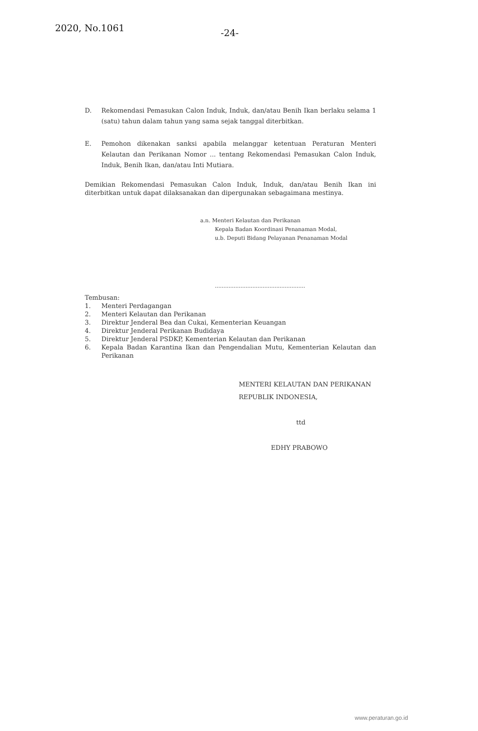2020, No.1061
-24-
D. Rekomendasi Pemasukan Calon Induk, Induk, dan/atau Benih Ikan berlaku selama 1 (satu) tahun dalam tahun yang sama sejak tanggal diterbitkan.
E. Pemohon dikenakan sanksi apabila melanggar ketentuan Peraturan Menteri Kelautan dan Perikanan Nomor ... tentang Rekomendasi Pemasukan Calon Induk, Induk, Benih Ikan, dan/atau Inti Mutiara.
Demikian Rekomendasi Pemasukan Calon Induk, Induk, dan/atau Benih Ikan ini diterbitkan untuk dapat dilaksanakan dan dipergunakan sebagaimana mestinya.
a.n. Menteri Kelautan dan Perikanan
Kepala Badan Koordinasi Penanaman Modal,
u.b. Deputi Bidang Pelayanan Penanaman Modal
.....................................................
Tembusan:
1. Menteri Perdagangan
2. Menteri Kelautan dan Perikanan
3. Direktur Jenderal Bea dan Cukai, Kementerian Keuangan
4. Direktur Jenderal Perikanan Budidaya
5. Direktur Jenderal PSDKP, Kementerian Kelautan dan Perikanan
6. Kepala Badan Karantina Ikan dan Pengendalian Mutu, Kementerian Kelautan dan Perikanan
MENTERI KELAUTAN DAN PERIKANAN
REPUBLIK INDONESIA,
ttd
EDHY PRABOWO
www.peraturan.go.id